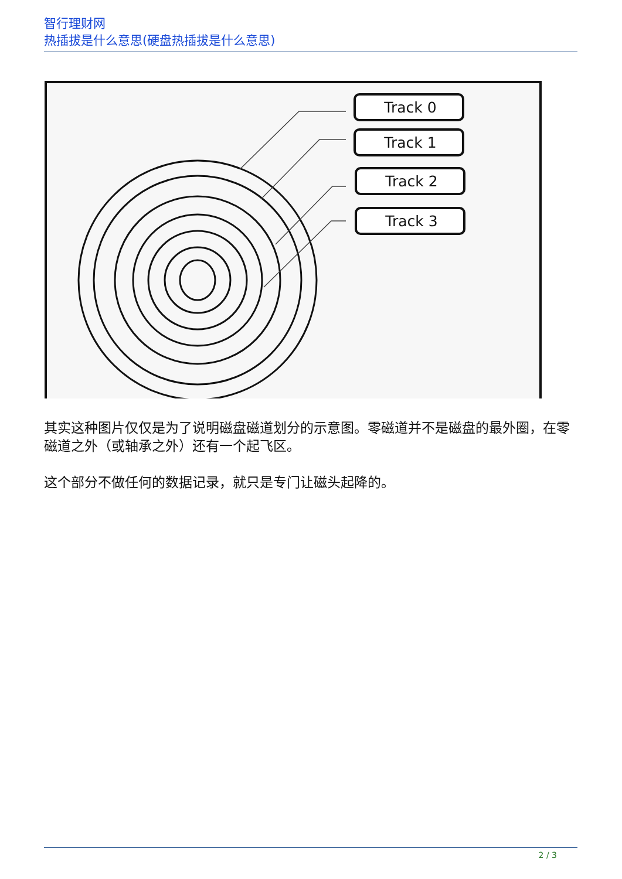智行理财网
热插拔是什么意思(硬盘热插拔是什么意思)
Track 0
Track 1
Track 2
Track 3
其实这种图片仅仅是为了说明磁盘磁道划分的示意图。零磁道并不是磁盘的最外圈，在零磁道之外（或轴承之外）还有一个起飞区。
这个部分不做任何的数据记录，就只是专门让磁头起降的。
2 / 3